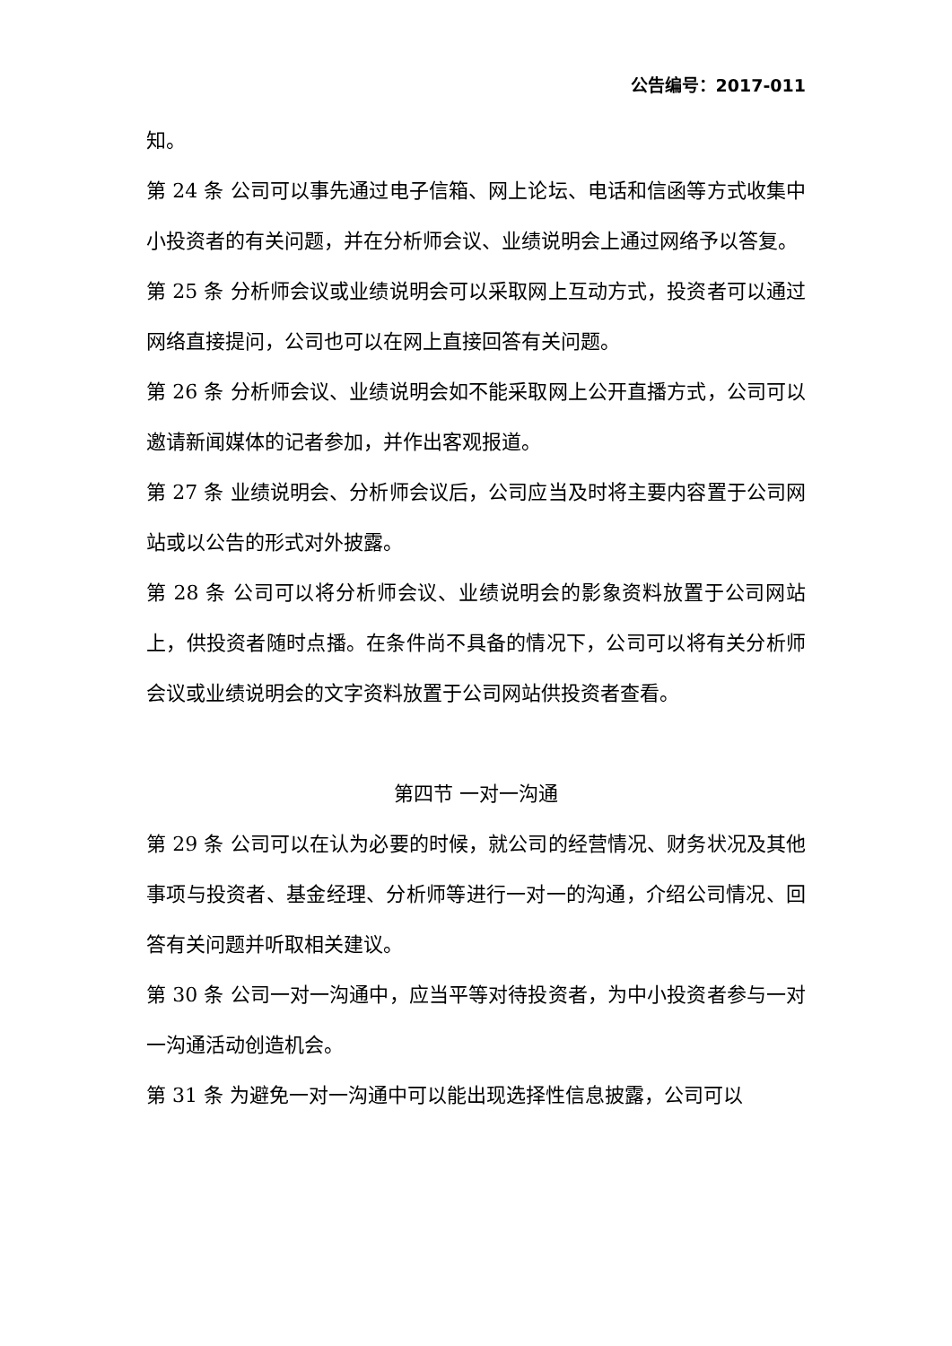公告编号：2017-011
知。
第 24 条 公司可以事先通过电子信箱、网上论坛、电话和信函等方式收集中小投资者的有关问题，并在分析师会议、业绩说明会上通过网络予以答复。
第 25 条 分析师会议或业绩说明会可以采取网上互动方式，投资者可以通过网络直接提问，公司也可以在网上直接回答有关问题。
第 26 条 分析师会议、业绩说明会如不能采取网上公开直播方式，公司可以邀请新闻媒体的记者参加，并作出客观报道。
第 27 条 业绩说明会、分析师会议后，公司应当及时将主要内容置于公司网站或以公告的形式对外披露。
第 28 条 公司可以将分析师会议、业绩说明会的影象资料放置于公司网站上，供投资者随时点播。在条件尚不具备的情况下，公司可以将有关分析师会议或业绩说明会的文字资料放置于公司网站供投资者查看。
第四节 一对一沟通
第 29 条 公司可以在认为必要的时候，就公司的经营情况、财务状况及其他事项与投资者、基金经理、分析师等进行一对一的沟通，介绍公司情况、回答有关问题并听取相关建议。
第 30 条 公司一对一沟通中，应当平等对待投资者，为中小投资者参与一对一沟通活动创造机会。
第 31 条 为避免一对一沟通中可以能出现选择性信息披露，公司可以